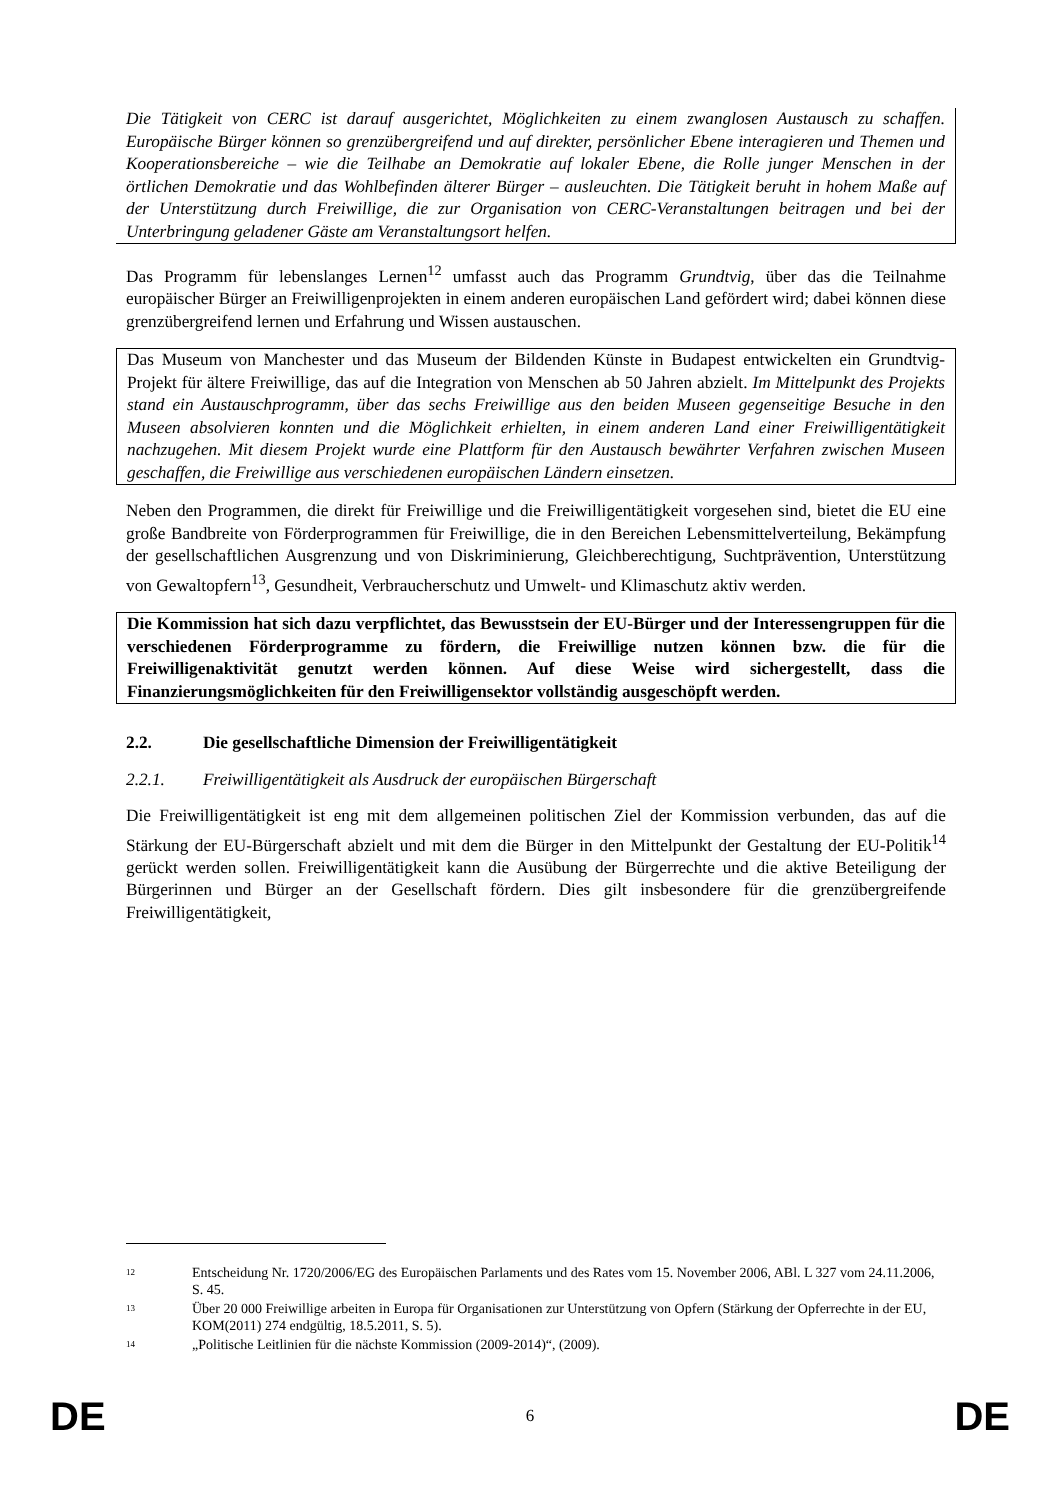Die Tätigkeit von CERC ist darauf ausgerichtet, Möglichkeiten zu einem zwanglosen Austausch zu schaffen. Europäische Bürger können so grenzübergreifend und auf direkter, persönlicher Ebene interagieren und Themen und Kooperationsbereiche – wie die Teilhabe an Demokratie auf lokaler Ebene, die Rolle junger Menschen in der örtlichen Demokratie und das Wohlbefinden älterer Bürger – ausleuchten. Die Tätigkeit beruht in hohem Maße auf der Unterstützung durch Freiwillige, die zur Organisation von CERC-Veranstaltungen beitragen und bei der Unterbringung geladener Gäste am Veranstaltungsort helfen.
Das Programm für lebenslanges Lernen<sup>12</sup> umfasst auch das Programm Grundtvig, über das die Teilnahme europäischer Bürger an Freiwilligenprojekten in einem anderen europäischen Land gefördert wird; dabei können diese grenzübergreifend lernen und Erfahrung und Wissen austauschen.
Das Museum von Manchester und das Museum der Bildenden Künste in Budapest entwickelten ein Grundtvig-Projekt für ältere Freiwillige, das auf die Integration von Menschen ab 50 Jahren abzielt. Im Mittelpunkt des Projekts stand ein Austauschprogramm, über das sechs Freiwillige aus den beiden Museen gegenseitige Besuche in den Museen absolvieren konnten und die Möglichkeit erhielten, in einem anderen Land einer Freiwilligentätigkeit nachzugehen. Mit diesem Projekt wurde eine Plattform für den Austausch bewährter Verfahren zwischen Museen geschaffen, die Freiwillige aus verschiedenen europäischen Ländern einsetzen.
Neben den Programmen, die direkt für Freiwillige und die Freiwilligentätigkeit vorgesehen sind, bietet die EU eine große Bandbreite von Förderprogrammen für Freiwillige, die in den Bereichen Lebensmittelverteilung, Bekämpfung der gesellschaftlichen Ausgrenzung und von Diskriminierung, Gleichberechtigung, Suchtprävention, Unterstützung von Gewaltopfern<sup>13</sup>, Gesundheit, Verbraucherschutz und Umwelt- und Klimaschutz aktiv werden.
Die Kommission hat sich dazu verpflichtet, das Bewusstsein der EU-Bürger und der Interessengruppen für die verschiedenen Förderprogramme zu fördern, die Freiwillige nutzen können bzw. die für die Freiwilligenaktivität genutzt werden können. Auf diese Weise wird sichergestellt, dass die Finanzierungsmöglichkeiten für den Freiwilligensektor vollständig ausgeschöpft werden.
2.2. Die gesellschaftliche Dimension der Freiwilligentätigkeit
2.2.1. Freiwilligentätigkeit als Ausdruck der europäischen Bürgerschaft
Die Freiwilligentätigkeit ist eng mit dem allgemeinen politischen Ziel der Kommission verbunden, das auf die Stärkung der EU-Bürgerschaft abzielt und mit dem die Bürger in den Mittelpunkt der Gestaltung der EU-Politik<sup>14</sup> gerückt werden sollen. Freiwilligentätigkeit kann die Ausübung der Bürgerrechte und die aktive Beteiligung der Bürgerinnen und Bürger an der Gesellschaft fördern. Dies gilt insbesondere für die grenzübergreifende Freiwilligentätigkeit,
12 Entscheidung Nr. 1720/2006/EG des Europäischen Parlaments und des Rates vom 15. November 2006, ABl. L 327 vom 24.11.2006, S. 45.
13 Über 20 000 Freiwillige arbeiten in Europa für Organisationen zur Unterstützung von Opfern (Stärkung der Opferrechte in der EU, KOM(2011) 274 endgültig, 18.5.2011, S. 5).
14 „Politische Leitlinien für die nächste Kommission (2009-2014)“, (2009).
DE 6 DE